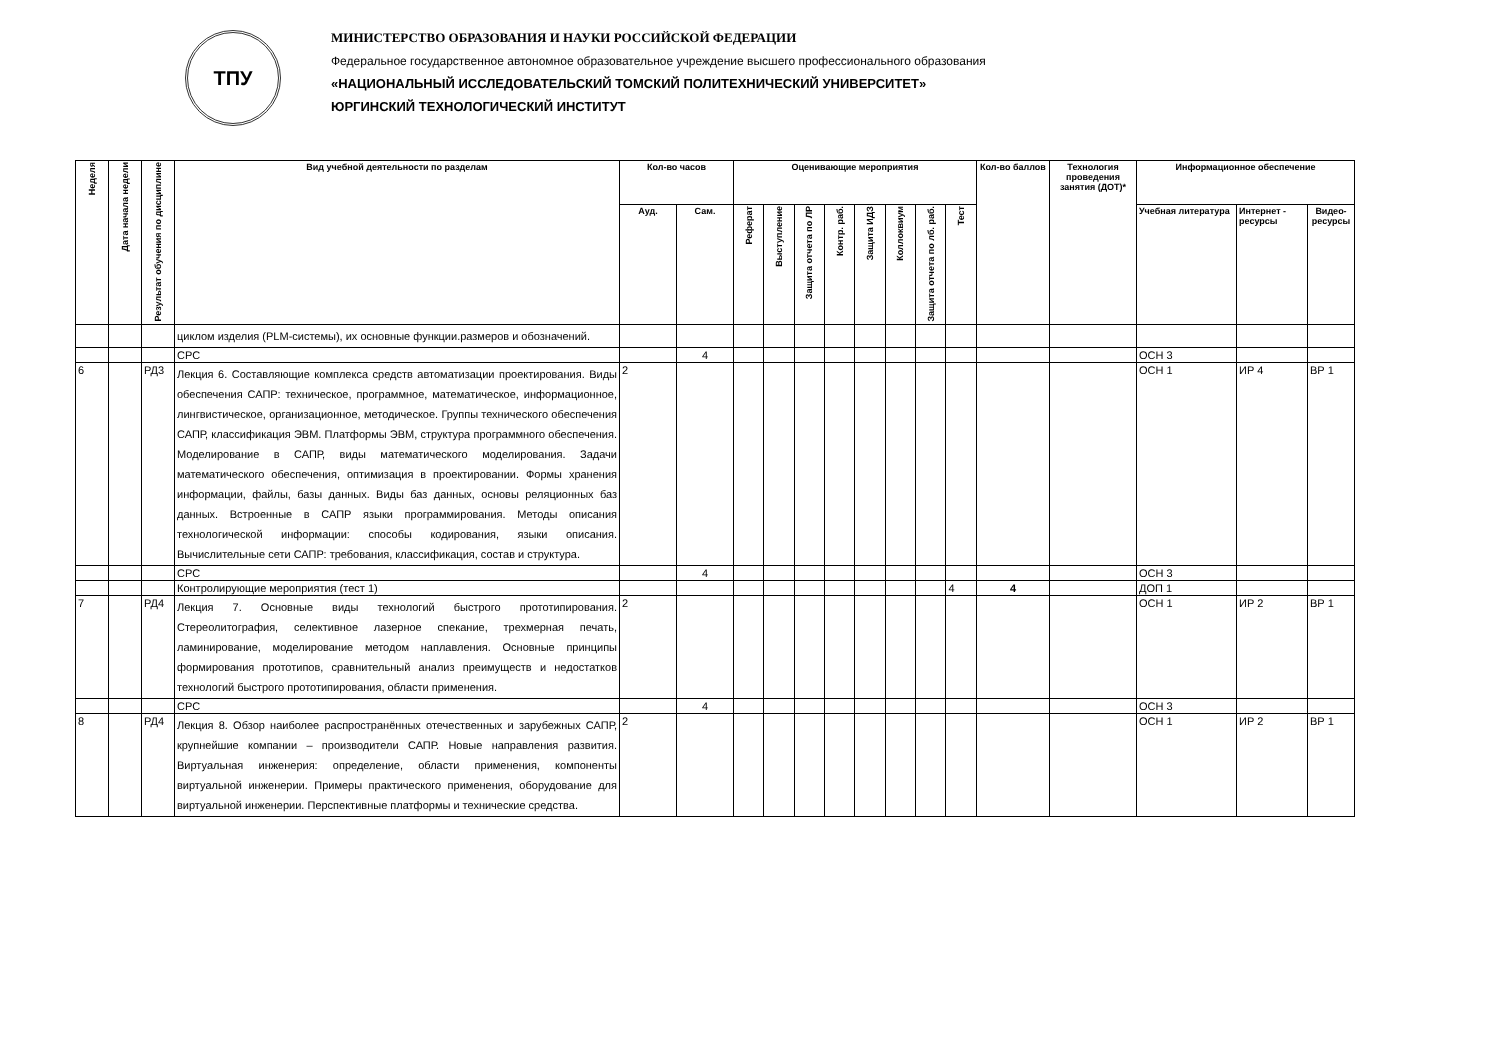ТПУ
МИНИСТЕРСТВО ОБРАЗОВАНИЯ И НАУКИ РОССИЙСКОЙ ФЕДЕРАЦИИ
Федеральное государственное автономное образовательное учреждение высшего профессионального образования
«НАЦИОНАЛЬНЫЙ ИССЛЕДОВАТЕЛЬСКИЙ ТОМСКИЙ ПОЛИТЕХНИЧЕСКИЙ УНИВЕРСИТЕТ»
ЮРГИНСКИЙ ТЕХНОЛОГИЧЕСКИЙ ИНСТИТУТ
| Неделя | Дата начала недели | Результат обучения по дисциплине | Вид учебной деятельности по разделам | Кол-во часов | | Оценивающие мероприятия | | | | | | | | Кол-во баллов | Технология проведения занятия (ДОТ)* | Информационное обеспечение | | |
| --- | --- | --- | --- | --- | --- | --- | --- | --- | --- | --- | --- | --- | --- | --- | --- | --- | --- | --- |
| | | | | Ауд. | Сам. | Реферат | Выступление | Защита отчета по ЛР | Контр. раб. | Защита ИДЗ | Коллоквиум | Защита отчета по лб. раб. | Тест | | | Учебная литература | Интернет - ресурсы | Видео-ресурсы |
| | | | циклом изделия (PLM-системы), их основные функции.размеров и обозначений. | | | | | | | | | | | | | | | |
| | | | СРС | | 4 | | | | | | | | | | | ОСН 3 | | |
| 6 | | РД3 | Лекция 6. Составляющие комплекса средств автоматизации проектирования. Виды обеспечения САПР: техническое, программное, математическое, информационное, лингвистическое, организационное, методическое. Группы технического обеспечения САПР, классификация ЭВМ. Платформы ЭВМ, структура программного обеспечения. Моделирование в САПР, виды математического моделирования. Задачи математического обеспечения, оптимизация в проектировании. Формы хранения информации, файлы, базы данных. Виды баз данных, основы реляционных баз данных. Встроенные в САПР языки программирования. Методы описания технологической информации: способы кодирования, языки описания. Вычислительные сети САПР: требования, классификация, состав и структура. | 2 | | | | | | | | | | | | ОСН 1 | ИР 4 | ВР 1 |
| | | | СРС | | 4 | | | | | | | | | | | ОСН 3 | | |
| | | | Контролирующие мероприятия (тест 1) | | | | | | | | | | 4 | 4 | | ДОП 1 | | |
| 7 | | РД4 | Лекция 7. Основные виды технологий быстрого прототипирования. Стереолитография, селективное лазерное спекание, трехмерная печать, ламинирование, моделирование методом наплавления. Основные принципы формирования прототипов, сравнительный анализ преимуществ и недостатков технологий быстрого прототипирования, области применения. | 2 | | | | | | | | | | | | ОСН 1 | ИР 2 | ВР 1 |
| | | | СРС | | 4 | | | | | | | | | | | ОСН 3 | | |
| 8 | | РД4 | Лекция 8. Обзор наиболее распространённых отечественных и зарубежных САПР, крупнейшие компании – производители САПР. Новые направления развития. Виртуальная инженерия: определение, области применения, компоненты виртуальной инженерии. Примеры практического применения, оборудование для виртуальной инженерии. Перспективные платформы и технические средства. | 2 | | | | | | | | | | | | ОСН 1 | ИР 2 | ВР 1 |